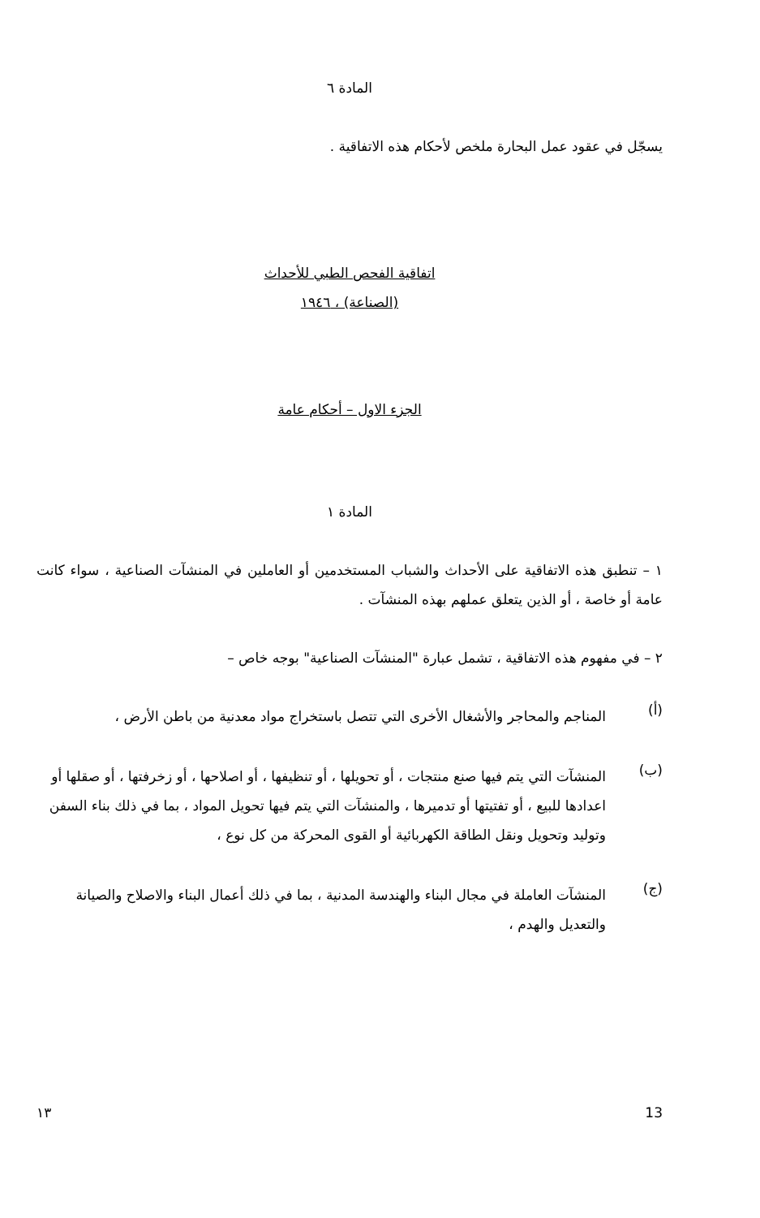المادة ٦
يسجّل في عقود عمل البحارة ملخص لأحكام هذه الاتفاقية .
اتفاقية الفحص الطبي للأحداث
(الصناعة) ، ١٩٤٦
الجزء الاول – أحكام عامة
المادة ١
١ – تنطبق هذه الاتفاقية على الأحداث والشباب المستخدمين أو العاملين في المنشآت الصناعية ، سواء كانت عامة أو خاصة ، أو الذين يتعلق عملهم بهذه المنشآت .
٢ – في مفهوم هذه الاتفاقية ، تشمل عبارة "المنشآت الصناعية" بوجه خاص –
(أ)
المناجم والمحاجر والأشغال الأخرى التي تتصل باستخراج مواد معدنية من باطن الأرض ،
(ب)
المنشآت التي يتم فيها صنع منتجات ، أو تحويلها ، أو تنظيفها ، أو اصلاحها ، أو زخرفتها ، أو صقلها أو اعدادها للبيع ، أو تفتيتها أو تدميرها ، والمنشآت التي يتم فيها تحويل المواد ، بما في ذلك بناء السفن وتوليد وتحويل ونقل الطاقة الكهربائية أو القوى المحركة من كل نوع ،
(ج)
المنشآت العاملة في مجال البناء والهندسة المدنية ، بما في ذلك أعمال البناء والاصلاح والصيانة والتعديل والهدم ،
١٣ 13